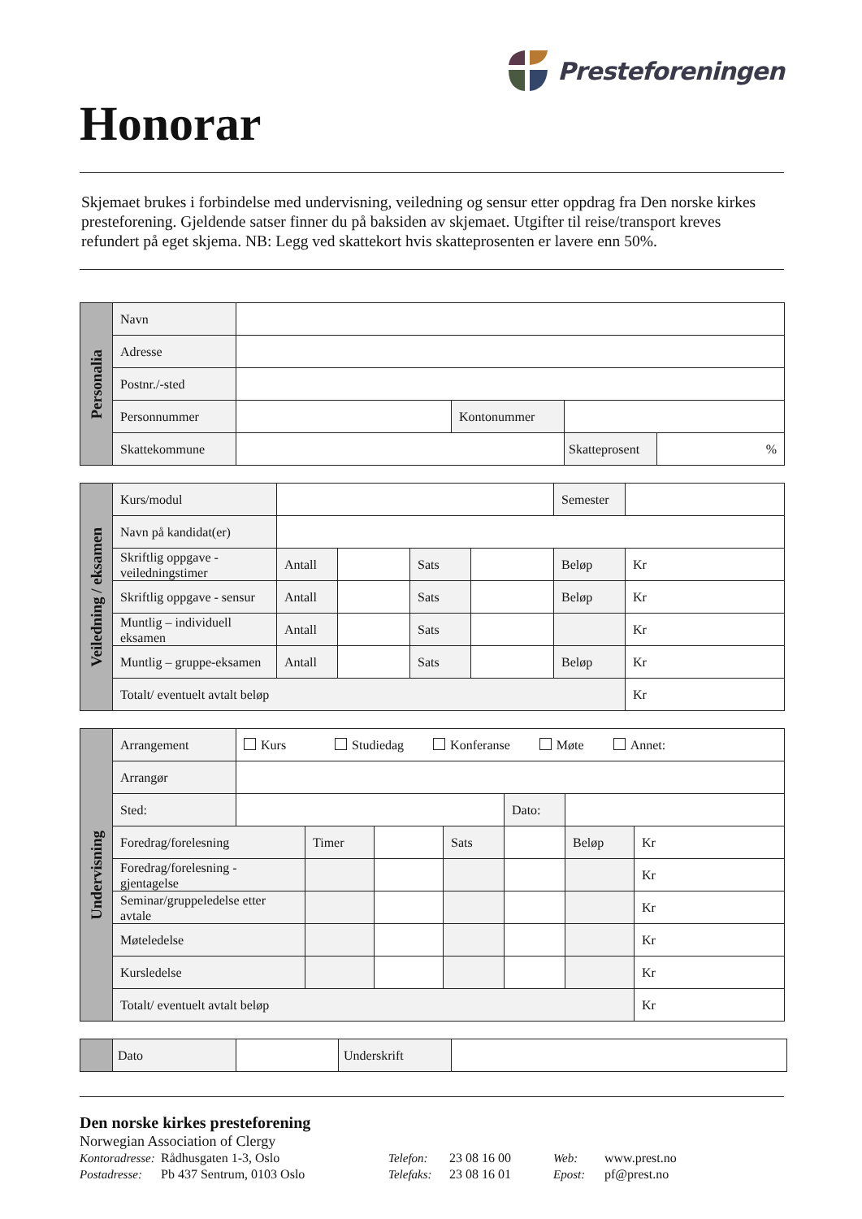Honorar
Presteforeningen
Skjemaet brukes i forbindelse med undervisning, veiledning og sensur etter oppdrag fra Den norske kirkes presteforening. Gjeldende satser finner du på baksiden av skjemaet. Utgifter til reise/transport kreves refundert på eget skjema. NB: Legg ved skattekort hvis skatteprosenten er lavere enn 50%.
| Personalia | Navn | | | | |
| | Adresse | | | | |
| | Postnr./-sted | | | | |
| | Personnummer | | Kontonummer | | |
| | Skattekommune | | | Skatteprosent | % |
| Veiledning / eksamen | Kurs/modul | | | | | Semester | |
| | Navn på kandidat(er) | | | | | | |
| | Skriftlig oppgave - veiledningstimer | Antall | | Sats | | Beløp | Kr |
| | Skriftlig oppgave - sensur | Antall | | Sats | | Beløp | Kr |
| | Muntlig – individuell eksamen | Antall | | Sats | | | Kr |
| | Muntlig – gruppe-eksamen | Antall | | Sats | | Beløp | Kr |
| | Totalt/ eventuelt avtalt beløp | | | | | | Kr |
| Undervisning | Arrangement | Kurs Studiedag Konferanse Møte Annet: | | | | | | |
| | Arrangør | | | | | | | |
| | Sted: | | | | | Dato: | | |
| | Foredrag/forelesning | | Timer | | Sats | | Beløp | Kr |
| | Foredrag/forelesning - gjentagelse | | | | | | | Kr |
| | Seminar/gruppeledelse etter avtale | | | | | | | Kr |
| | Møteledelse | | | | | | | Kr |
| | Kursledelse | | | | | | | Kr |
| | Totalt/ eventuelt avtalt beløp | | | | | | | Kr |
| | Dato | | Underskrift | |
Den norske kirkes presteforening
Norwegian Association of Clergy
Kontoradresse: Rådhusgaten 1-3, Oslo Telefon: 23 08 16 00 Web: www.prest.no
Postadresse: Pb 437 Sentrum, 0103 Oslo Telefaks: 23 08 16 01 Epost: pf@prest.no